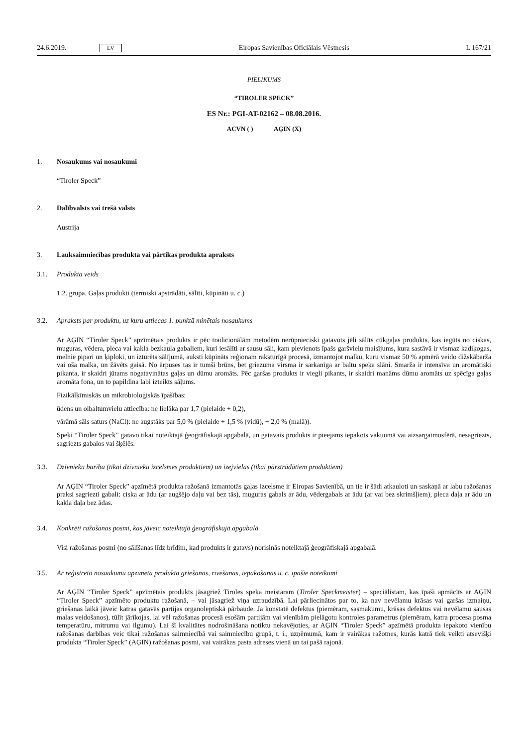24.6.2019. LV Eiropas Savienības Oficiālais Vēstnesis L 167/21
PIELIKUMS
“TIROLER SPECK”
ES Nr.: PGI-AT-02162 – 08.08.2016.
ACVN ( ) AĢIN (X)
1. Nosaukums vai nosaukumi
“Tiroler Speck”
2. Dalībvalsts vai trešā valsts
Austrija
3. Lauksaimniecības produkta vai pārtikas produkta apraksts
3.1. Produkta veids
1.2. grupa. Gaļas produkti (termiski apstrādāti, sālīti, kūpināti u. c.)
3.2. Apraksts par produktu, uz kuru attiecas 1. punktā minētais nosaukums
Ar AĢIN “Tiroler Speck” apzīmētais produkts ir pēc tradicionālām metodēm nerūpnieciski gatavots jēli sālīts cūkgaļas produkts, kas iegūts no ciskas, muguras, vēdera, pleca vai kakla bezkaula gabaliem, kuri iesālīti ar sausu sāli, kam pievienots īpašs garšvielu maisījums, kura sastāvā ir vismaz kadiķogas, melnie pipari un ķiploki, un izturēts sālījumā, auksti kūpināts reģionam raksturīgā procesā, izmantojot malku, kuru vismaz 50 % apmērā veido dižskābarža vai oša malka, un žāvēts gaisā. No ārpuses tas ir tumši brūns, bet griezuma virsma ir sarkanīga ar baltu speķa slāni. Smarža ir intensīva un aromātiski pikanta, ir skaidri jūtams nogatavinātas gaļas un dūmu aromāts. Pēc garšas produkts ir viegli pikants, ir skaidri manāms dūmu aromāts uz spēcīga gaļas aromāta fona, un to papildina labi izteikts sāļums.
Fizikālķīmiskās un mikrobioloģiskās īpašības:
ūdens un olbaltumvielu attiecība: ne lielāka par 1,7 (pielaide + 0,2),
vārāmā sāls saturs (NaCl): ne augstāks par 5,0 % (pielaide + 1,5 % (vidū), + 2,0 % (malā)).
Speķi “Tiroler Speck” gatavo tikai noteiktajā ģeogrāfiskajā apgabalā, un gatavais produkts ir pieejams iepakots vakuumā vai aizsargatmosfērā, nesagriezts, sagriezts gabalos vai šķēlēs.
3.3. Dzīvnieku barība (tikai dzīvnieku izcelsmes produktiem) un izejvielas (tikai pārstrādātiem produktiem)
Ar AĢIN “Tiroler Speck” apzīmētā produkta ražošanā izmantotās gaļas izcelsme ir Eiropas Savienībā, un tie ir šādi atkauloti un saskaņā ar labu ražošanas praksi sagriezti gabali: ciska ar ādu (ar augšējo daļu vai bez tās), muguras gabals ar ādu, vēdergabals ar ādu (ar vai bez skrimšļiem), pleca daļa ar ādu un kakla daļa bez ādas.
3.4. Konkrēti ražošanas posmi, kas jāveic noteiktajā ģeogrāfiskajā apgabalā
Visi ražošanas posmi (no sālīšanas līdz brīdim, kad produkts ir gatavs) norisinās noteiktajā ģeogrāfiskajā apgabalā.
3.5. Ar reģistrēto nosaukumu apzīmētā produkta griešanas, rīvēšanas, iepakošanas u. c. īpašie noteikumi
Ar AĢIN “Tiroler Speck” apzīmētais produkts jāsagriež Tiroles speķa meistaram (Tiroler Speckmeister) – speciālistam, kas īpaši apmācīts ar AĢIN “Tiroler Speck” apzīmēto produktu ražošanā, – vai jāsagriež viņa uzraudzībā. Lai pārliecinātos par to, ka nav nevēlamu krāsas vai garšas izmaiņu, griešanas laikā jāveic katras gatavās partijas organoleptiskā pārbaude. Ja konstatē defektus (piemēram, sasmakumu, krāsas defektus vai nevēlamu sausas malas veidošanos), tūlīt jārīkojas, lai vēl ražošanas procesā esošām partijām vai vienībām pielāgotu kontroles parametrus (piemēram, katra procesa posma temperatūru, mitrumu vai ilgumu). Lai šī kvalitātes nodrošināšana notiktu nekavējoties, ar AĢIN “Tiroler Speck” apzīmētā produkta iepakoto vienību ražošanas darbības veic tikai ražošanas saimniecībā vai saimniecību grupā, t. i., uzņēmumā, kam ir vairākas ražotnes, kurās katrā tiek veikti atsevišķi produkta “Tiroler Speck” (AĢIN) ražošanas posmi, vai vairākas pasta adreses vienā un tai pašā rajonā.